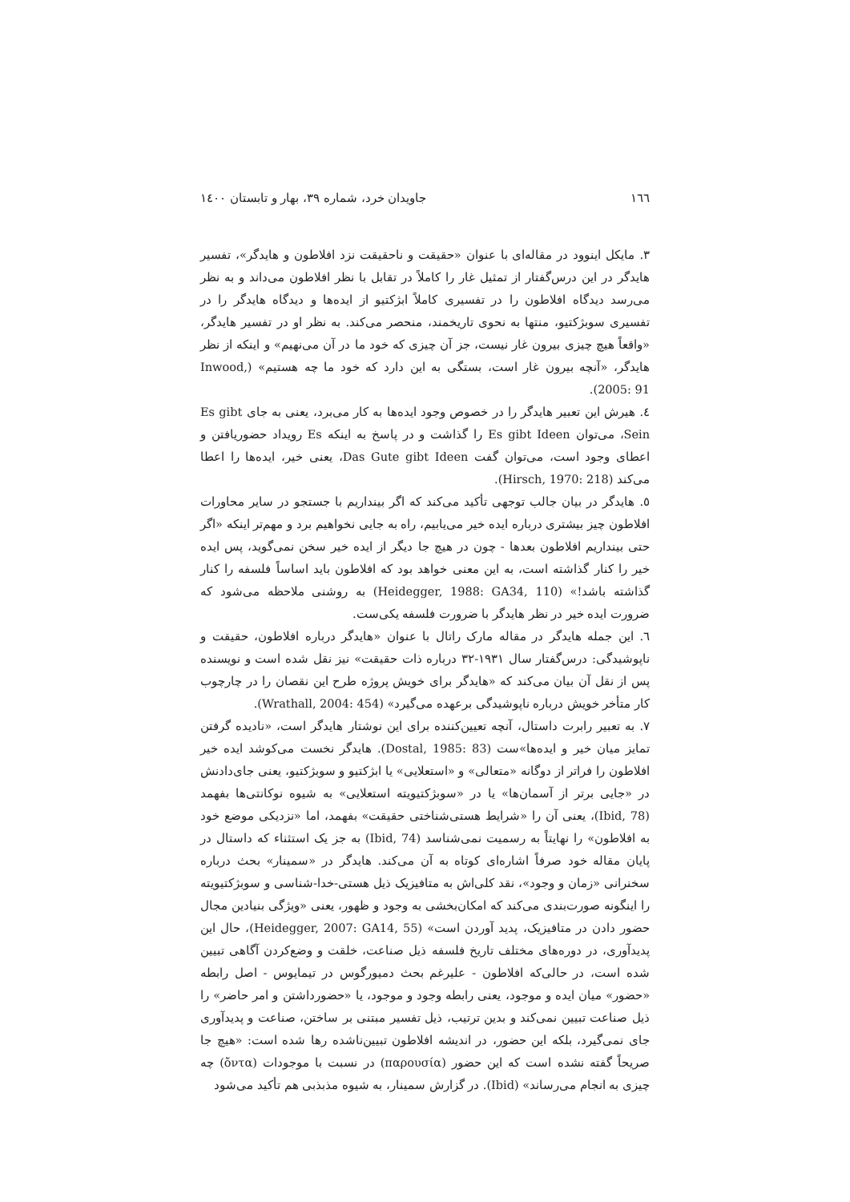١٦٦ جاویدان خرد، شماره ٣٩، بهار و تابستان ١٤٠٠
٣. مایکل اینوود در مقاله‌ای با عنوان «حقیقت و ناحقیقت نزد افلاطون و هایدگر»، تفسیر هایدگر در این درس‌گفتار از تمثیل غار را کاملاً در تقابل با نظر افلاطون می‌داند و به نظر می‌رسد دیدگاه افلاطون را در تفسیری کاملاً ابژکتیو از ایده‌ها و دیدگاه هایدگر را در تفسیری سوبژکتیو، منتها به نحوی تاریخمند، منحصر می‌کند. به نظر او در تفسیر هایدگر، «واقعاً هیچ چیزی بیرون غار نیست، جز آن چیزی که خود ما در آن می‌نهیم» و اینکه از نظر هایدگر، «آنچه بیرون غار است، بستگی به این دارد که خود ما چه هستیم» (Inwood, 2005: 91).
٤. هیرش این تعبیر هایدگر را در خصوص وجود ایده‌ها به کار می‌برد، یعنی به جای Es gibt Sein، می‌توان Es gibt Ideen را گذاشت و در پاسخ به اینکه Es رویداد حضوریافتن و اعطای وجود است، می‌توان گفت Das Gute gibt Ideen، یعنی خیر، ایده‌ها را اعطا می‌کند (Hirsch, 1970: 218).
٥. هایدگر در بیان جالب توجهی تأکید می‌کند که اگر بینداریم با جستجو در سایر محاورات افلاطون چیز بیشتری درباره ایده خیر می‌یابیم، راه به جایی نخواهیم برد و مهم‌تر اینکه «اگر حتی بینداریم افلاطون بعدها - چون در هیچ جا دیگر از ایده خیر سخن نمی‌گوید، پس ایده خیر را کنار گذاشته است، به این معنی خواهد بود که افلاطون باید اساساً فلسفه را کنار گذاشته باشد!» (Heidegger, 1988: GA34, 110) به روشنی ملاحظه می‌شود که ضرورت ایده خیر در نظر هایدگر با ضرورت فلسفه یکی‌ست.
٦. این جمله هایدگر در مقاله مارک راتال با عنوان «هایدگر درباره افلاطون، حقیقت و ناپوشیدگی: درس‌گفتار سال ١٩٣١-٣٢ درباره ذات حقیقت» نیز نقل شده است و نویسنده پس از نقل آن بیان می‌کند که «هایدگر برای خویش پروژه طرح این نقصان را در چارچوب کار متأخر خویش درباره ناپوشیدگی برعهده می‌گیرد» (Wrathall, 2004: 454).
٧. به تعبیر رابرت داستال، آنچه تعیین‌کننده برای این نوشتار هایدگر است، «نادیده گرفتن تمایز میان خیر و ایده‌ها»ست (Dostal, 1985: 83). هایدگر نخست می‌کوشد ایده خیر افلاطون را فراتر از دوگانه «متعالی» و «استعلایی» یا ابژکتیو و سوبژکتیو، یعنی جای‌دادنش در «جایی برتر از آسمان‌ها» یا در «سوبژکتیویته استعلایی» به شیوه نوکانتی‌ها بفهمد (Ibid, 78)، یعنی آن را «شرایط هستی‌شناختی حقیقت» بفهمد، اما «نزدیکی موضع خود به افلاطون» را نهایتاً به رسمیت نمی‌شناسد (Ibid, 74) به جز یک استثناء که داستال در پایان مقاله خود صرفاً اشاره‌ای کوتاه به آن می‌کند. هایدگر در «سمینار» بحث درباره سخنرانی «زمان و وجود»، نقد کلی‌اش به متافیزیک ذیل هستی-خدا-شناسی و سوبژکتیویته را اینگونه صورت‌بندی می‌کند که امکان‌بخشی به وجود و ظهور، یعنی «ویژگی بنیادین مجال حضور دادن در متافیزیک، پدید آوردن است» (Heidegger, 2007: GA14, 55)، حال این پدیدآوری، در دوره‌های مختلف تاریخ فلسفه ذیل صناعت، خلقت و وضع‌کردن آگاهی تبیین شده است، در حالی‌که افلاطون - علیرغم بحث دمیورگوس در تیمایوس - اصل رابطه «حضور» میان ایده و موجود، یعنی رابطه وجود و موجود، یا «حضورداشتن و امر حاضر» را ذیل صناعت تبیین نمی‌کند و بدین ترتیب، ذیل تفسیر مبتنی بر ساختن، صناعت و پدیدآوری جای نمی‌گیرد، بلکه این حضور، در اندیشه افلاطون تبیین‌نا‌شده رها شده است: «هیچ جا صریحاً گفته نشده است که این حضور (παρουσία) در نسبت با موجودات (ὄντα) چه چیزی به انجام می‌رساند» (Ibid). در گزارش سمینار، به شیوه مذبذبی هم تأکید می‌شود